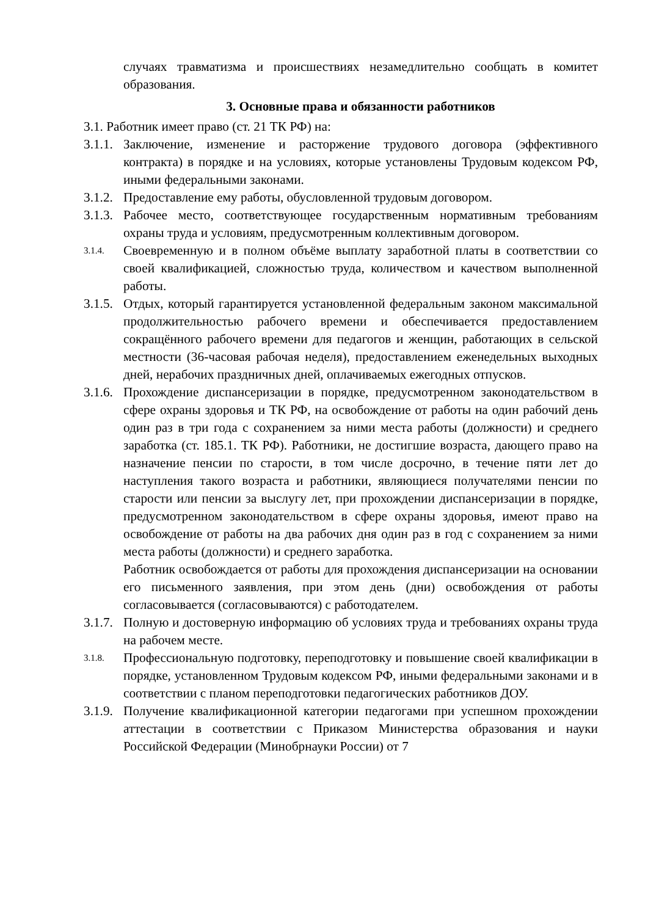случаях травматизма и происшествиях незамедлительно сообщать в комитет образования.
3. Основные права и обязанности работников
3.1. Работник имеет право (ст. 21 ТК РФ) на:
3.1.1.
Заключение, изменение и расторжение трудового договора (эффективного контракта) в порядке и на условиях, которые установлены Трудовым кодексом РФ, иными федеральными законами.
3.1.2.
Предоставление ему работы, обусловленной трудовым договором.
3.1.3.
Рабочее место, соответствующее государственным нормативным требованиям охраны труда и условиям, предусмотренным коллективным договором.
3.1.4.
Своевременную и в полном объёме выплату заработной платы в соответствии со своей квалификацией, сложностью труда, количеством и качеством выполненной работы.
3.1.5.
Отдых, который гарантируется установленной федеральным законом максимальной продолжительностью рабочего времени и обеспечивается предоставлением сокращённого рабочего времени для педагогов и женщин, работающих в сельской местности (36-часовая рабочая неделя), предоставлением еженедельных выходных дней, нерабочих праздничных дней, оплачиваемых ежегодных отпусков.
3.1.6.
Прохождение диспансеризации в порядке, предусмотренном законодательством в сфере охраны здоровья и ТК РФ, на освобождение от работы на один рабочий день один раз в три года с сохранением за ними места работы (должности) и среднего заработка (ст. 185.1. ТК РФ). Работники, не достигшие возраста, дающего право на назначение пенсии по старости, в том числе досрочно, в течение пяти лет до наступления такого возраста и работники, являющиеся получателями пенсии по старости или пенсии за выслугу лет, при прохождении диспансеризации в порядке, предусмотренном законодательством в сфере охраны здоровья, имеют право на освобождение от работы на два рабочих дня один раз в год с сохранением за ними места работы (должности) и среднего заработка.
Работник освобождается от работы для прохождения диспансеризации на основании его письменного заявления, при этом день (дни) освобождения от работы согласовывается (согласовываются) с работодателем.
3.1.7.
Полную и достоверную информацию об условиях труда и требованиях охраны труда на рабочем месте.
3.1.8.
Профессиональную подготовку, переподготовку и повышение своей квалификации в порядке, установленном Трудовым кодексом РФ, иными федеральными законами и в соответствии с планом переподготовки педагогических работников ДОУ.
3.1.9.
Получение квалификационной категории педагогами при успешном прохождении аттестации в соответствии с Приказом Министерства образования и науки Российской Федерации (Минобрнауки России) от 7